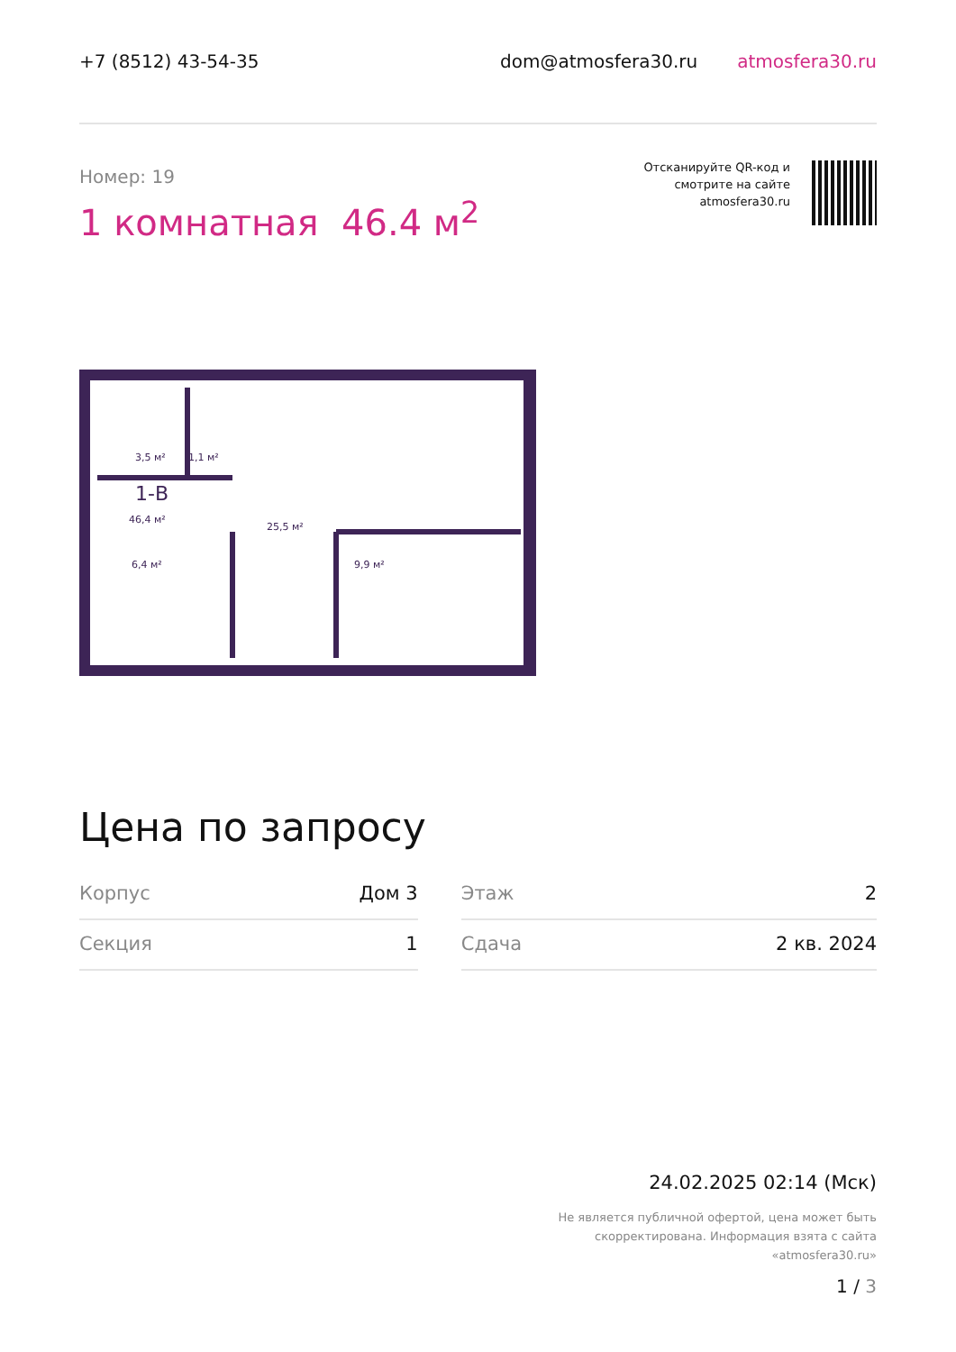+7 (8512) 43-54-35 dom@atmosfera30.ru atmosfera30.ru
Номер: 19
1 комнатная 46.4 м<sup>2</sup>
Отсканируйте QR-код и
смотрите на сайте
atmosfera30.ru
3,5 м²
1,1 м²
1-В
46,4 м²
25,5 м²
6,4 м²
9,9 м²
Цена по запросу
| Корпус | Дом 3 | | Этаж | 2 |
| Секция | 1 | | Сдача | 2 кв. 2024 |
24.02.2025 02:14 (Мск)
Не является публичной офертой, цена может быть скорректирована. Информация взята с сайта «atmosfera30.ru»
1 / 3